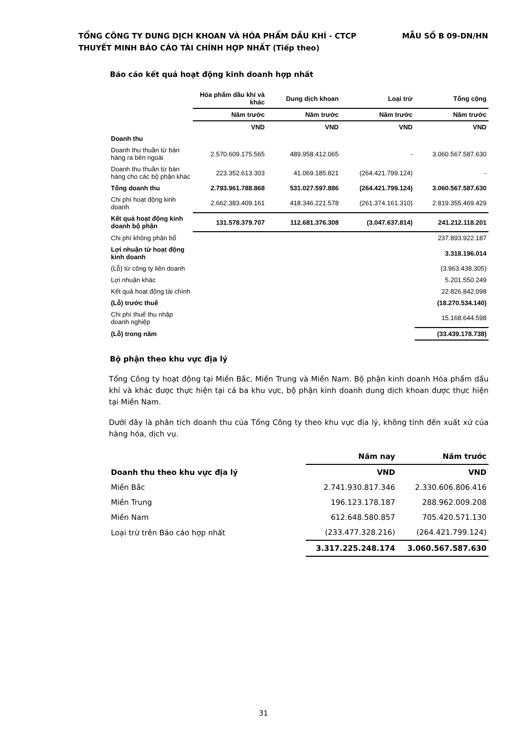MẪU SỐ B 09-DN/HN TỔNG CÔNG TY DUNG DỊCH KHOAN VÀ HÓA PHẨM DẦU KHÍ - CTCP
THUYẾT MINH BÁO CÁO TÀI CHÍNH HỢP NHẤT (Tiếp theo)
Báo cáo kết quả hoạt động kinh doanh hợp nhất
| | Hóa phẩm dầu khí và khác | Dung dịch khoan | Loại trừ | Tổng cộng |
| | Năm trước | Năm trước | Năm trước | Năm trước |
| | VND | VND | VND | VND |
| Doanh thu | | | | |
| Doanh thu thuần từ bán hàng ra bên ngoài | 2.570.609.175.565 | 489.958.412.065 | - | 3.060.567.587.630 |
| Doanh thu thuần từ bán hàng cho các bộ phận khác | 223.352.613.303 | 41.069.185.821 | (264.421.799.124) | - |
| Tổng doanh thu | 2.793.961.788.868 | 531.027.597.886 | (264.421.799.124) | 3.060.567.587.630 |
| Chi phí hoạt động kinh doanh | 2.662.383.409.161 | 418.346.221.578 | (261.374.161.310) | 2.819.355.469.429 |
| Kết quả hoạt động kinh doanh bộ phận | 131.578.379.707 | 112.681.376.308 | (3.047.637.814) | 241.212.118.201 |
| Chi phí không phân bổ | | | | 237.893.922.187 |
| Lợi nhuận từ hoạt động kinh doanh | | | | 3.318.196.014 |
| (Lỗ) từ công ty liên doanh | | | | (3.963.438.305) |
| Lợi nhuận khác | | | | 5.201.550.249 |
| Kết quả hoạt động tài chính | | | | 22.826.842.098 |
| (Lỗ) trước thuế | | | | (18.270.534.140) |
| Chi phí thuế thu nhập doanh nghiệp | | | | 15.168.644.598 |
| (Lỗ) trong năm | | | | (33.439.178.738) |
Bộ phận theo khu vực địa lý
Tổng Công ty hoạt động tại Miền Bắc, Miền Trung và Miền Nam. Bộ phận kinh doanh Hóa phẩm dầu khí và khác được thực hiện tại cả ba khu vực, bộ phận kinh doanh dung dịch khoan được thực hiện tại Miền Nam.
Dưới đây là phân tích doanh thu của Tổng Công ty theo khu vực địa lý, không tính đến xuất xứ của hàng hóa, dịch vụ.
| | Năm nay | Năm trước |
| Doanh thu theo khu vực địa lý | VND | VND |
| Miền Bắc | 2.741.930.817.346 | 2.330.606.806.416 |
| Miền Trung | 196.123.178.187 | 288.962.009.208 |
| Miền Nam | 612.648.580.857 | 705.420.571.130 |
| Loại trừ trên Báo cáo hợp nhất | (233.477.328.216) | (264.421.799.124) |
| | 3.317.225.248.174 | 3.060.567.587.630 |
31